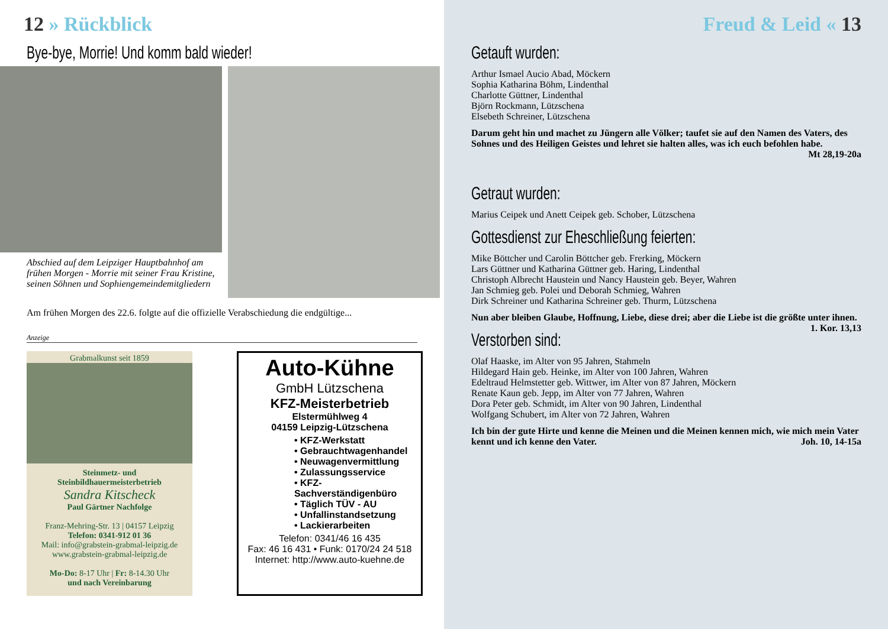12 » Rückblick
Bye-bye, Morrie! Und komm bald wieder!
Abschied auf dem Leipziger Hauptbahnhof am frühen Morgen - Morrie mit seiner Frau Kristine, seinen Söhnen und Sophiengemeindemitgliedern
Am frühen Morgen des 22.6. folgte auf die offizielle Verabschiedung die endgültige...
Anzeige
Grabmalkunst seit 1859
Steinmetz- und
Steinbildhauermeisterbetrieb
Sandra Kitscheck
Paul Gärtner Nachfolge
Franz-Mehring-Str. 13 | 04157 Leipzig
Telefon: 0341-912 01 36
Mail: info@grabstein-grabmal-leipzig.de
www.grabstein-grabmal-leipzig.de
Mo-Do: 8-17 Uhr | Fr: 8-14.30 Uhr
und nach Vereinbarung
Auto-Kühne
GmbH Lützschena
KFZ-Meisterbetrieb
Elstermühlweg 4
04159 Leipzig-Lützschena
• KFZ-Werkstatt
• Gebrauchtwagenhandel
• Neuwagenvermittlung
• Zulassungsservice
• KFZ-Sachverständigenbüro
• Täglich TÜV - AU
• Unfallinstandsetzung
• Lackierarbeiten
Telefon: 0341/46 16 435
Fax: 46 16 431 • Funk: 0170/24 24 518
Internet: http://www.auto-kuehne.de
Freud & Leid « 13
Getauft wurden:
Arthur Ismael Aucio Abad, Möckern
Sophia Katharina Böhm, Lindenthal
Charlotte Güttner, Lindenthal
Björn Rockmann, Lützschena
Elsebeth Schreiner, Lützschena
Darum geht hin und machet zu Jüngern alle Völker; taufet sie auf den Namen des Vaters, des Sohnes und des Heiligen Geistes und lehret sie halten alles, was ich euch befohlen habe.
Mt 28,19-20a
Getraut wurden:
Marius Ceipek und Anett Ceipek geb. Schober, Lützschena
Gottesdienst zur Eheschließung feierten:
Mike Böttcher und Carolin Böttcher geb. Frerking, Möckern
Lars Güttner und Katharina Güttner geb. Haring, Lindenthal
Christoph Albrecht Haustein und Nancy Haustein geb. Beyer, Wahren
Jan Schmieg geb. Polei und Deborah Schmieg, Wahren
Dirk Schreiner und Katharina Schreiner geb. Thurm, Lützschena
Nun aber bleiben Glaube, Hoffnung, Liebe, diese drei; aber die Liebe ist die größte unter ihnen. 1. Kor. 13,13
Verstorben sind:
Olaf Haaske, im Alter von 95 Jahren, Stahmeln
Hildegard Hain geb. Heinke, im Alter von 100 Jahren, Wahren
Edeltraud Helmstetter geb. Wittwer, im Alter von 87 Jahren, Möckern
Renate Kaun geb. Jepp, im Alter von 77 Jahren, Wahren
Dora Peter geb. Schmidt, im Alter von 90 Jahren, Lindenthal
Wolfgang Schubert, im Alter von 72 Jahren, Wahren
Ich bin der gute Hirte und kenne die Meinen und die Meinen kennen mich, wie mich mein Vater kennt und ich kenne den Vater. Joh. 10, 14-15a